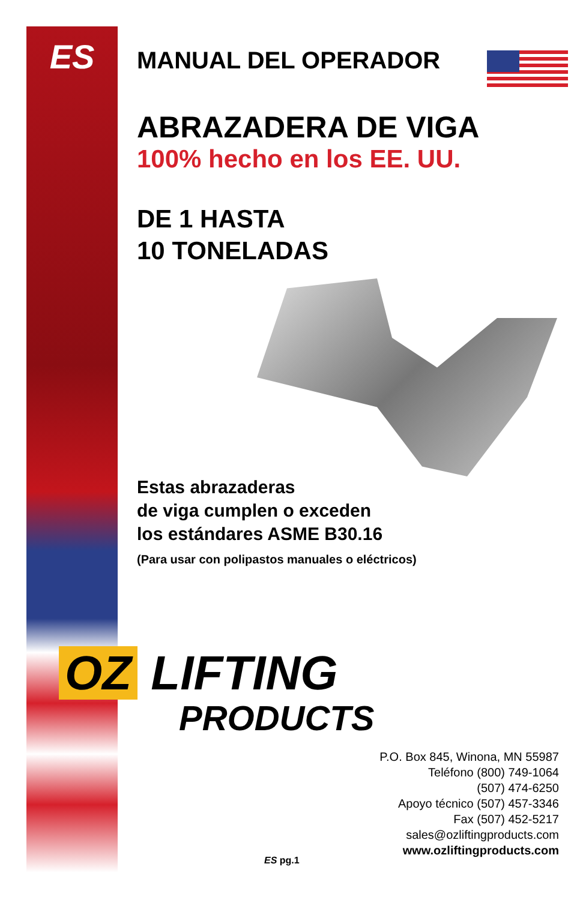ES
MANUAL DEL OPERADOR
ABRAZADERA DE VIGA
100% hecho en los EE. UU.
DE 1 HASTA
10 TONELADAS
Estas abrazaderas
de viga cumplen o exceden
los estándares ASME B30.16
(Para usar con polipastos manuales o eléctricos)
OZ LIFTING
PRODUCTS
P.O. Box 845, Winona, MN 55987
Teléfono (800) 749-1064
(507) 474-6250
Apoyo técnico (507) 457-3346
Fax (507) 452-5217
sales@ozliftingproducts.com
www.ozliftingproducts.com
ES pg.1